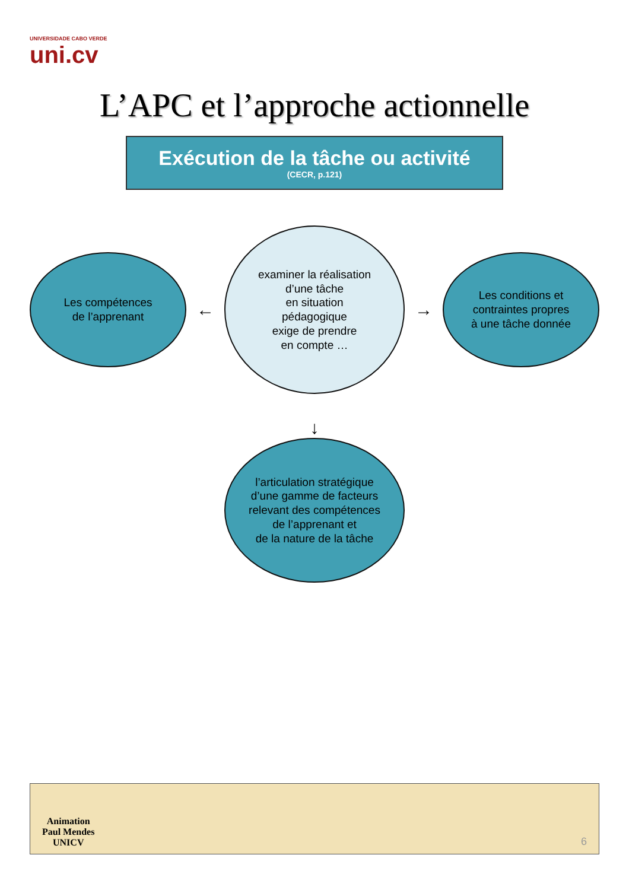UNIVERSIDADE CABO VERDE
uni.cv
L’APC et l’approche actionnelle
Exécution de la tâche ou activité
(CECR, p.121)
Les compétences
de l’apprenant
←
examiner la réalisation
d’une tâche
en situation
pédagogique
exige de prendre
en compte …
→
Les conditions et
contraintes propres
à une tâche donnée
↓
l’articulation stratégique
d’une gamme de facteurs
relevant des compétences
de l’apprenant et
de la nature de la tâche
Animation
Paul Mendes
UNICV
6